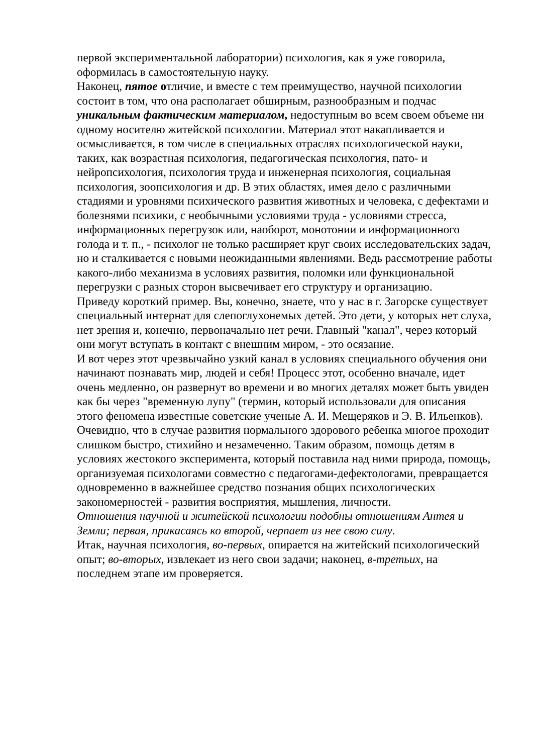первой экспериментальной лаборатории) психология, как я уже говорила, оформилась в самостоятельную науку.
Наконец, пятое отличие, и вместе с тем преимущество, научной психологии состоит в том, что она располагает обширным, разнообразным и подчас уникальным фактическим материалом, недоступным во всем своем объеме ни одному носителю житейской психологии. Материал этот накапливается и осмысливается, в том числе в специальных отраслях психологической науки, таких, как возрастная психология, педагогическая психология, пато- и нейропсихология, психология труда и инженерная психология, социальная психология, зоопсихология и др. В этих областях, имея дело с различными стадиями и уровнями психического развития животных и человека, с дефектами и болезнями психики, с необычными условиями труда - условиями стресса, информационных перегрузок или, наоборот, монотонии и информационного голода и т. п., - психолог не только расширяет круг своих исследовательских задач, но и сталкивается с новыми неожиданными явлениями. Ведь рассмотрение работы какого-либо механизма в условиях развития, поломки или функциональной перегрузки с разных сторон высвечивает его структуру и организацию.
Приведу короткий пример. Вы, конечно, знаете, что у нас в г. Загорске существует специальный интернат для слепоглухонемых детей. Это дети, у которых нет слуха, нет зрения и, конечно, первоначально нет речи. Главный "канал", через который они могут вступать в контакт с внешним миром, - это осязание.
И вот через этот чрезвычайно узкий канал в условиях специального обучения они начинают познавать мир, людей и себя! Процесс этот, особенно вначале, идет очень медленно, он развернут во времени и во многих деталях может быть увиден как бы через "временную лупу" (термин, который использовали для описания этого феномена известные советские ученые А. И. Мещеряков и Э. В. Ильенков). Очевидно, что в случае развития нормального здорового ребенка многое проходит слишком быстро, стихийно и незамеченно. Таким образом, помощь детям в условиях жестокого эксперимента, который поставила над ними природа, помощь, организуемая психологами совместно с педагогами-дефектологами, превращается одновременно в важнейшее средство познания общих психологических закономерностей - развития восприятия, мышления, личности.
Отношения научной и житейской психологии подобны отношениям Антея и Земли; первая, прикасаясь ко второй, черпает из нее свою силу.
Итак, научная психология, во-первых, опирается на житейский психологический опыт; во-вторых, извлекает из него свои задачи; наконец, в-третьих, на последнем этапе им проверяется.